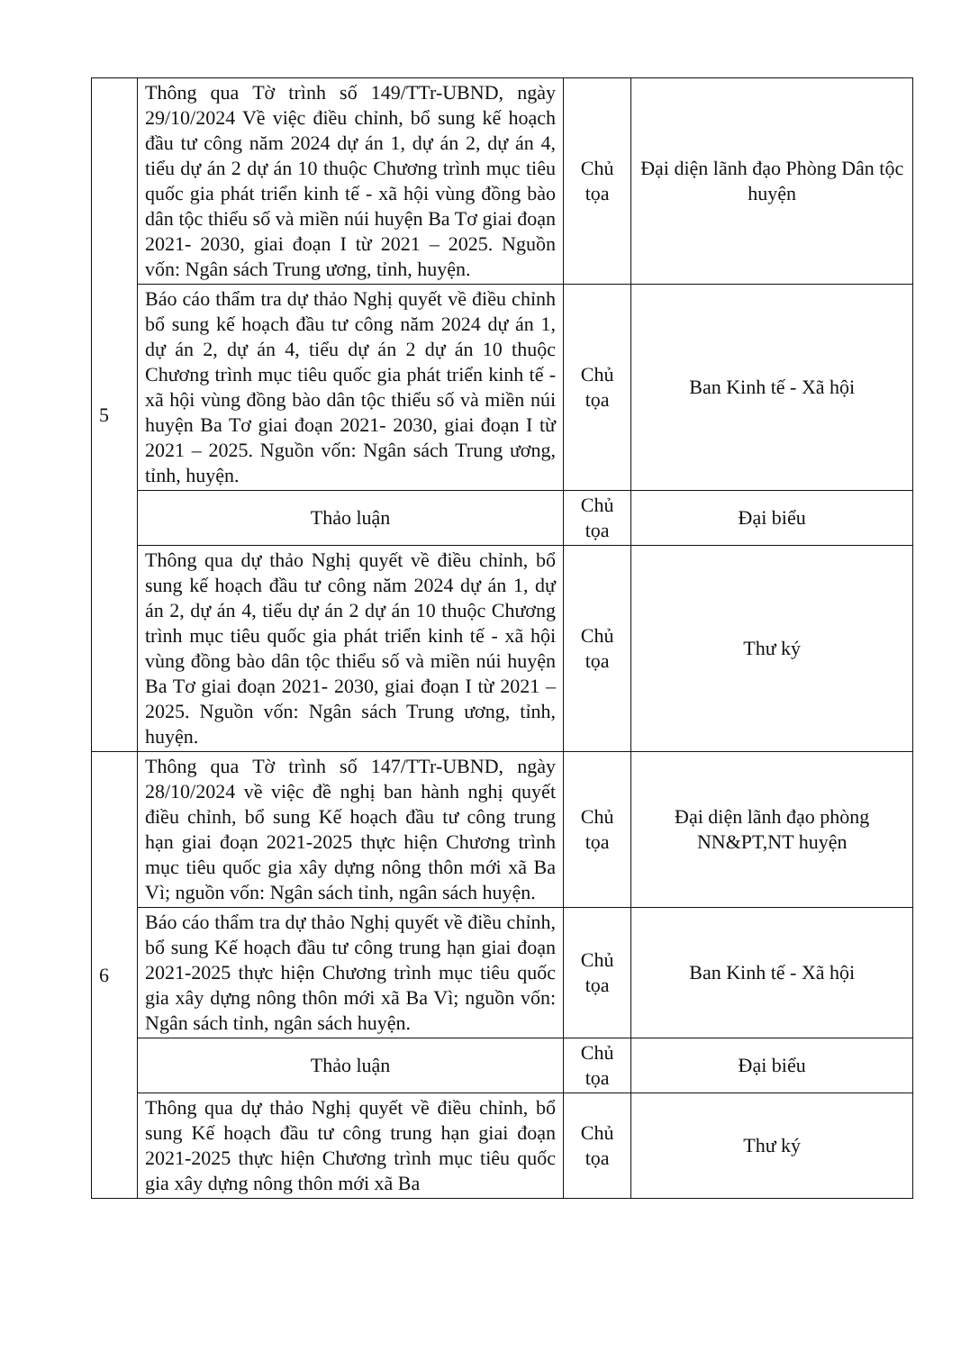| 5 | Thông qua Tờ trình số 149/TTr-UBND, ngày 29/10/2024 Về việc điều chỉnh, bổ sung kế hoạch đầu tư công năm 2024 dự án 1, dự án 2, dự án 4, tiểu dự án 2 dự án 10 thuộc Chương trình mục tiêu quốc gia phát triển kinh tế - xã hội vùng đồng bào dân tộc thiểu số và miền núi huyện Ba Tơ giai đoạn 2021- 2030, giai đoạn I từ 2021 – 2025. Nguồn vốn: Ngân sách Trung ương, tỉnh, huyện. | Chủ tọa | Đại diện lãnh đạo Phòng Dân tộc huyện |
| | Báo cáo thẩm tra dự thảo Nghị quyết về điều chỉnh bổ sung kế hoạch đầu tư công năm 2024 dự án 1, dự án 2, dự án 4, tiểu dự án 2 dự án 10 thuộc Chương trình mục tiêu quốc gia phát triển kinh tế - xã hội vùng đồng bào dân tộc thiểu số và miền núi huyện Ba Tơ giai đoạn 2021- 2030, giai đoạn I từ 2021 – 2025. Nguồn vốn: Ngân sách Trung ương, tỉnh, huyện. | Chủ tọa | Ban Kinh tế - Xã hội |
| | Thảo luận | Chủ tọa | Đại biểu |
| | Thông qua dự thảo Nghị quyết về điều chỉnh, bổ sung kế hoạch đầu tư công năm 2024 dự án 1, dự án 2, dự án 4, tiểu dự án 2 dự án 10 thuộc Chương trình mục tiêu quốc gia phát triển kinh tế - xã hội vùng đồng bào dân tộc thiểu số và miền núi huyện Ba Tơ giai đoạn 2021- 2030, giai đoạn I từ 2021 – 2025. Nguồn vốn: Ngân sách Trung ương, tỉnh, huyện. | Chủ tọa | Thư ký |
| 6 | Thông qua Tờ trình số 147/TTr-UBND, ngày 28/10/2024 về việc đề nghị ban hành nghị quyết điều chỉnh, bổ sung Kế hoạch đầu tư công trung hạn giai đoạn 2021-2025 thực hiện Chương trình mục tiêu quốc gia xây dựng nông thôn mới xã Ba Vì; nguồn vốn: Ngân sách tỉnh, ngân sách huyện. | Chủ tọa | Đại diện lãnh đạo phòng NN&PT,NT huyện |
| | Báo cáo thẩm tra dự thảo Nghị quyết về điều chỉnh, bổ sung Kế hoạch đầu tư công trung hạn giai đoạn 2021-2025 thực hiện Chương trình mục tiêu quốc gia xây dựng nông thôn mới xã Ba Vì; nguồn vốn: Ngân sách tỉnh, ngân sách huyện. | Chủ tọa | Ban Kinh tế - Xã hội |
| | Thảo luận | Chủ tọa | Đại biểu |
| | Thông qua dự thảo Nghị quyết về điều chỉnh, bổ sung Kế hoạch đầu tư công trung hạn giai đoạn 2021-2025 thực hiện Chương trình mục tiêu quốc gia xây dựng nông thôn mới xã Ba | Chủ tọa | Thư ký |